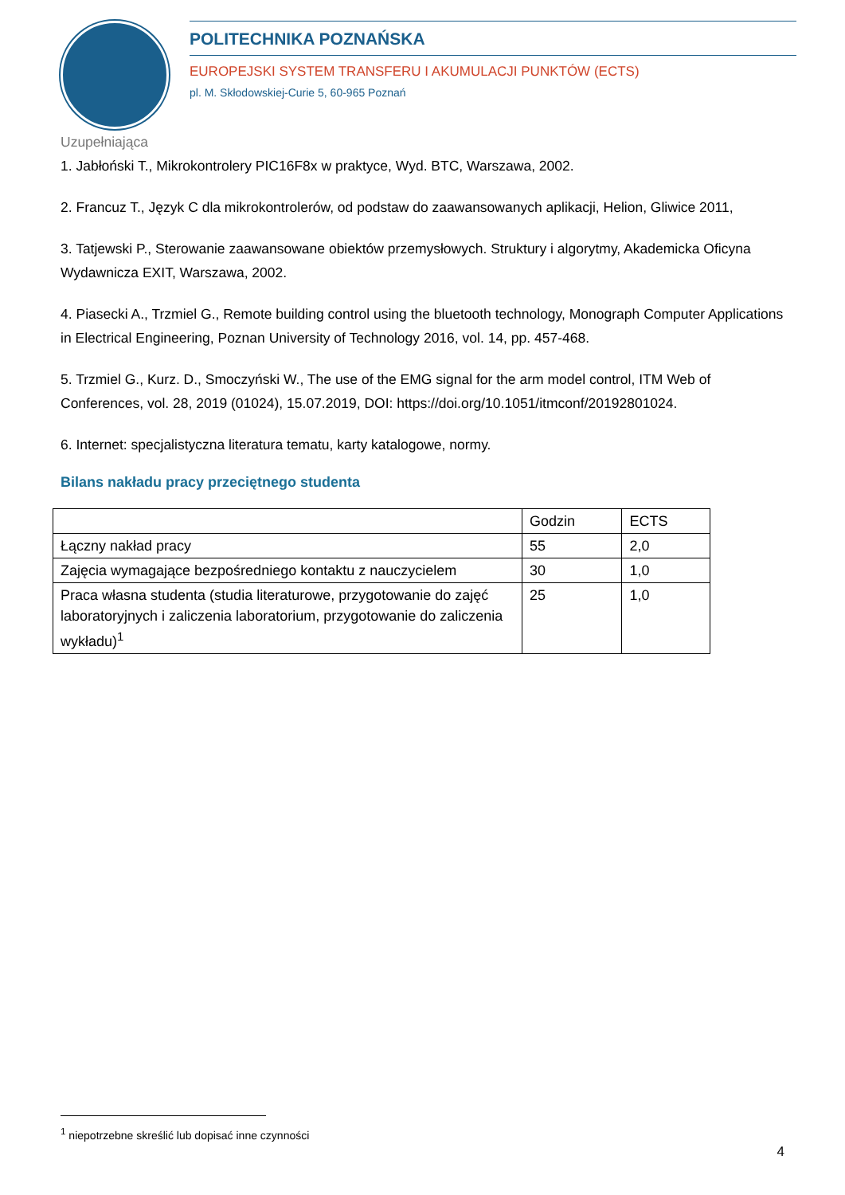POLITECHNIKA POZNAŃSKA
EUROPEJSKI SYSTEM TRANSFERU I AKUMULACJI PUNKTÓW (ECTS)
pl. M. Skłodowskiej-Curie 5, 60-965 Poznań
Uzupełniająca
1. Jabłoński T., Mikrokontrolery PIC16F8x w praktyce, Wyd. BTC, Warszawa, 2002.
2. Francuz T., Język C dla mikrokontrolerów, od podstaw do zaawansowanych aplikacji, Helion, Gliwice 2011,
3. Tatjewski P., Sterowanie zaawansowane obiektów przemysłowych. Struktury i algorytmy, Akademicka Oficyna Wydawnicza EXIT, Warszawa, 2002.
4. Piasecki A., Trzmiel G., Remote building control using the bluetooth technology, Monograph Computer Applications in Electrical Engineering, Poznan University of Technology 2016, vol. 14, pp. 457-468.
5. Trzmiel G., Kurz. D., Smoczyński W., The use of the EMG signal for the arm model control, ITM Web of Conferences, vol. 28, 2019 (01024), 15.07.2019, DOI: https://doi.org/10.1051/itmconf/20192801024.
6. Internet: specjalistyczna literatura tematu, karty katalogowe, normy.
Bilans nakładu pracy przeciętnego studenta
| | Godzin | ECTS |
| Łączny nakład pracy | 55 | 2,0 |
| Zajęcia wymagające bezpośredniego kontaktu z nauczycielem | 30 | 1,0 |
| Praca własna studenta (studia literaturowe, przygotowanie do zajęć laboratoryjnych i zaliczenia laboratorium, przygotowanie do zaliczenia wykładu)<sup>1</sup> | 25 | 1,0 |
<sup>1</sup> niepotrzebne skreślić lub dopisać inne czynności
4